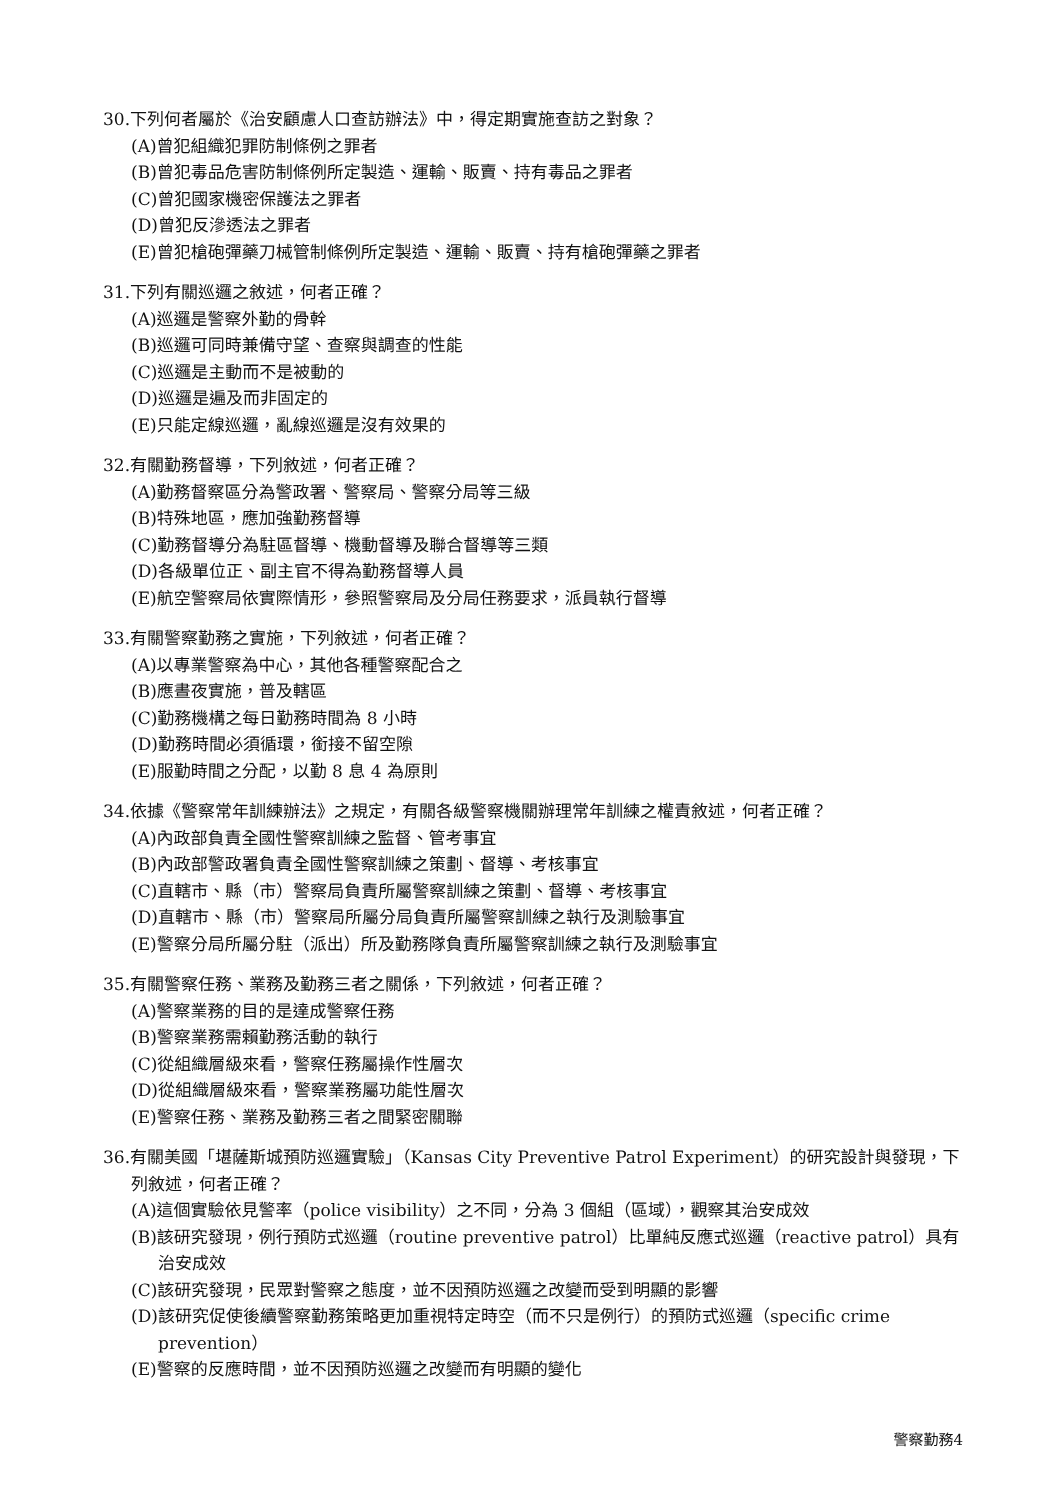30.下列何者屬於《治安顧慮人口查訪辦法》中，得定期實施查訪之對象？
(A)曾犯組織犯罪防制條例之罪者
(B)曾犯毒品危害防制條例所定製造、運輸、販賣、持有毒品之罪者
(C)曾犯國家機密保護法之罪者
(D)曾犯反滲透法之罪者
(E)曾犯槍砲彈藥刀械管制條例所定製造、運輸、販賣、持有槍砲彈藥之罪者
31.下列有關巡邏之敘述，何者正確？
(A)巡邏是警察外勤的骨幹
(B)巡邏可同時兼備守望、查察與調查的性能
(C)巡邏是主動而不是被動的
(D)巡邏是遍及而非固定的
(E)只能定線巡邏，亂線巡邏是沒有效果的
32.有關勤務督導，下列敘述，何者正確？
(A)勤務督察區分為警政署、警察局、警察分局等三級
(B)特殊地區，應加強勤務督導
(C)勤務督導分為駐區督導、機動督導及聯合督導等三類
(D)各級單位正、副主官不得為勤務督導人員
(E)航空警察局依實際情形，參照警察局及分局任務要求，派員執行督導
33.有關警察勤務之實施，下列敘述，何者正確？
(A)以專業警察為中心，其他各種警察配合之
(B)應晝夜實施，普及轄區
(C)勤務機構之每日勤務時間為 8 小時
(D)勤務時間必須循環，銜接不留空隙
(E)服勤時間之分配，以勤 8 息 4 為原則
34.依據《警察常年訓練辦法》之規定，有關各級警察機關辦理常年訓練之權責敘述，何者正確？
(A)內政部負責全國性警察訓練之監督、管考事宜
(B)內政部警政署負責全國性警察訓練之策劃、督導、考核事宜
(C)直轄市、縣（市）警察局負責所屬警察訓練之策劃、督導、考核事宜
(D)直轄市、縣（市）警察局所屬分局負責所屬警察訓練之執行及測驗事宜
(E)警察分局所屬分駐（派出）所及勤務隊負責所屬警察訓練之執行及測驗事宜
35.有關警察任務、業務及勤務三者之關係，下列敘述，何者正確？
(A)警察業務的目的是達成警察任務
(B)警察業務需賴勤務活動的執行
(C)從組織層級來看，警察任務屬操作性層次
(D)從組織層級來看，警察業務屬功能性層次
(E)警察任務、業務及勤務三者之間緊密關聯
36.有關美國「堪薩斯城預防巡邏實驗」（Kansas City Preventive Patrol Experiment）的研究設計與發現，下列敘述，何者正確？
(A)這個實驗依見警率（police visibility）之不同，分為 3 個組（區域），觀察其治安成效
(B)該研究發現，例行預防式巡邏（routine preventive patrol）比單純反應式巡邏（reactive patrol）具有治安成效
(C)該研究發現，民眾對警察之態度，並不因預防巡邏之改變而受到明顯的影響
(D)該研究促使後續警察勤務策略更加重視特定時空（而不只是例行）的預防式巡邏（specific crime prevention）
(E)警察的反應時間，並不因預防巡邏之改變而有明顯的變化
警察勤務4